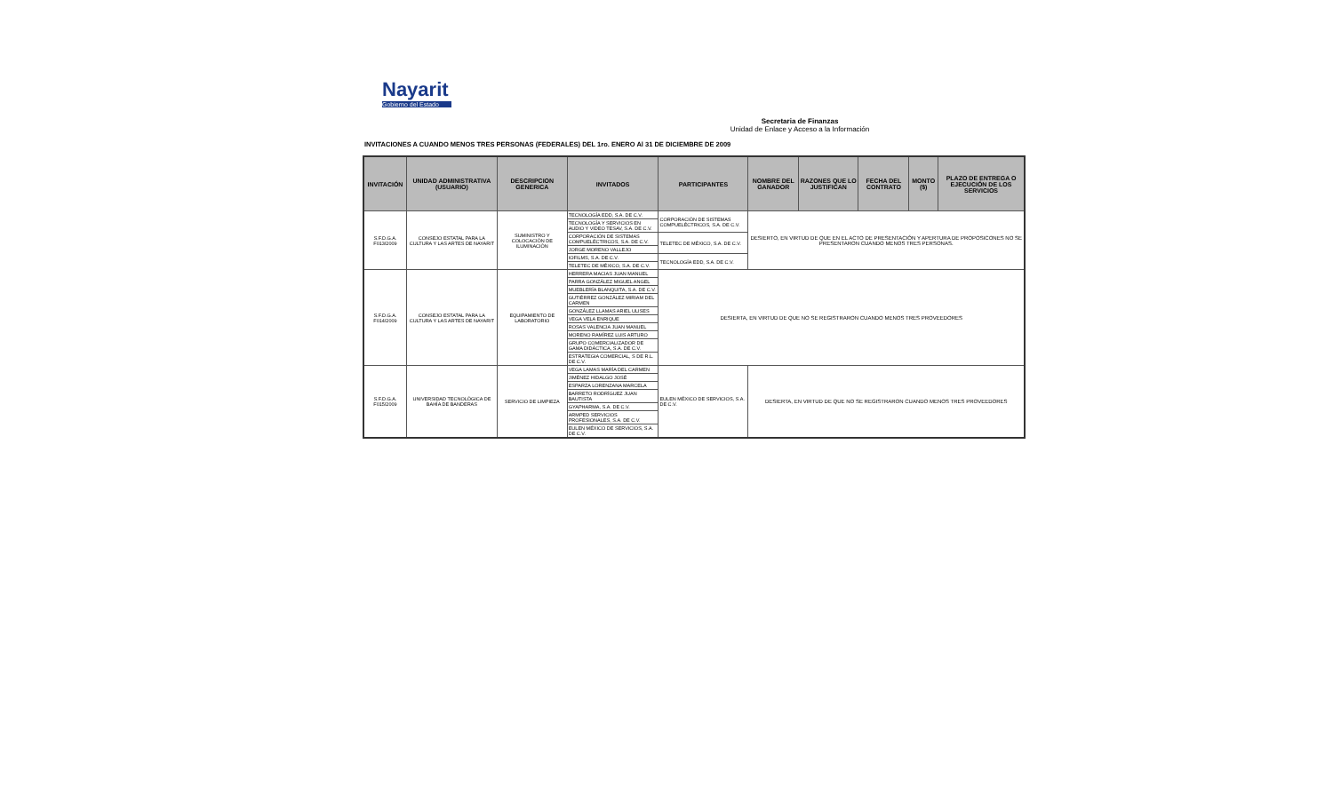Nayarit
Gobierno del Estado
Secretaria de Finanzas
Unidad de Enlace y Acceso a la Información
INVITACIONES A CUANDO MENOS TRES PERSONAS (FEDERALES) DEL 1ro. ENERO Al 31 DE DICIEMBRE DE 2009
| INVITACIÓN | UNIDAD ADMINISTRATIVA (USUARIO) | DESCRIPCION GENERICA | INVITADOS | PARTICIPANTES | NOMBRE DEL GANADOR | RAZONES QUE LO JUSTIFICAN | FECHA DEL CONTRATO | MONTO ($) | PLAZO DE ENTREGA O EJECUCIÓN DE LOS SERVICIOS |
| --- | --- | --- | --- | --- | --- | --- | --- | --- | --- |
| S.F.D.G.A. F013/2009 | CONSEJO ESTATAL PARA LA CULTURA Y LAS ARTES DE NAYARIT | SUMINISTRO Y COLOCACIÓN DE ILUMINACIÓN | TECNOLOGÍA EDD, S.A. DE C.V. | CORPORACIÓN DE SISTEMAS COMPUELÉCTRICOS, S.A. DE C.V. | DESIERTO, EN VIRTUD DE QUE EN EL ACTO DE PRESENTACIÓN Y APERTURA DE PROPOSICONES NO SE PRESENTARON CUANDO MENOS TRES PERSONAS. | | | | |
| | | | TECNOLOGÍA Y SERVICIOS EN AUDIO Y VIDEO TESAV, S.A. DE C.V. | | | | | | |
| | | | CORPORACIÓN DE SISTEMAS COMPUELÉCTRICOS, S.A. DE C.V. | TELETEC DE MÉXICO, S.A. DE C.V. | | | | | |
| | | | JORGE MORENO VALLEJO | | | | | | |
| | | | IOFILMS, S.A. DE C.V. | TECNOLOGÍA EDD, S.A. DE C.V. | | | | | |
| | | | TELETEC DE MÉXICO, S.A. DE C.V. | | | | | | |
| S.F.D.G.A. F014/2009 | CONSEJO ESTATAL PARA LA CULTURA Y LAS ARTES DE NAYARIT | EQUIPAMIENTO DE LABORATORIO | HERRERA MACIAS JUAN MANUEL | DESIERTA, EN VIRTUD DE QUE NO SE REGISTRARON CUANDO MENOS TRES PROVEEDORES | | | | | |
| | | | PARRA GONZÁLEZ MIGUEL ANGEL | | | | | | |
| | | | MUEBLERÍA BLANQUITA, S.A. DE C.V. | | | | | | |
| | | | GUTIÉRREZ GONZÁLEZ MIRIAM DEL CARMEN | | | | | | |
| | | | GONZÁLEZ LLAMAS ARIEL ULISES | | | | | | |
| | | | VEGA VELA ENRIQUE | | | | | | |
| | | | ROSAS VALENCIA JUAN MANUEL | | | | | | |
| | | | MORENO RAMÍREZ LUIS ARTURO | | | | | | |
| | | | GRUPO COMERCIALIZADOR DE GAMA DIDÁCTICA, S.A. DE C.V. | | | | | | |
| | | | ESTRATEGIA COMERCIAL, S DE R.L. DE C.V. | | | | | | |
| S.F.D.G.A. F015/2009 | UNIVERSIDAD TECNOLÓGICA DE BAHÍA DE BANDERAS | SERVICIO DE LIMPIEZA | VEGA LAMAS MARÍA DEL CARMEN | EULEN MÉXICO DE SERVICIOS, S.A. DE C.V. | DESIERTA, EN VIRTUD DE QUE NO SE REGISTRARON CUANDO MENOS TRES PROVEEDORES | | | | |
| | | | JIMÉNEZ HIDALGO JOSÉ | | | | | | |
| | | | ESPARZA LORENZANA MARCELA | | | | | | |
| | | | BARRETO RODRÍGUEZ JUAN BAUTISTA | | | | | | |
| | | | GYAPHARMA, S.A. DE C.V. | | | | | | |
| | | | ARMPED SERVICIOS PROFESIONALES, S.A. DE C.V. | | | | | | |
| | | | EULEN MÉXICO DE SERVICIOS, S.A. DE C.V. | | | | | | |